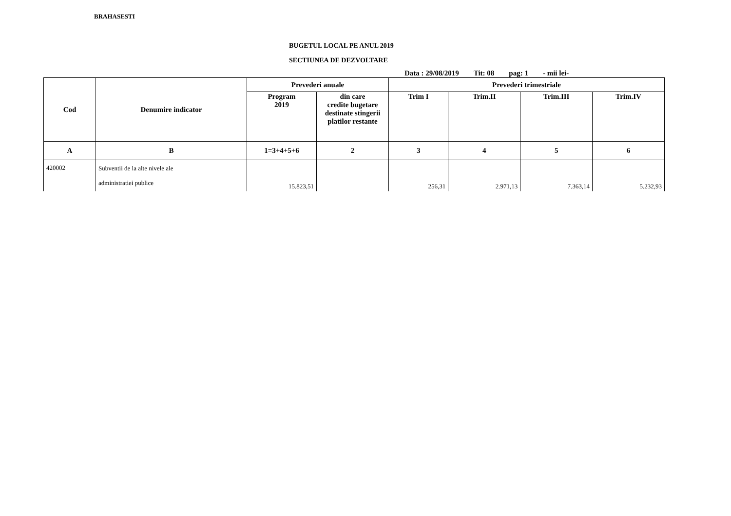BRAHASESTI
BUGETUL LOCAL PE ANUL 2019
SECTIUNEA DE DEZVOLTARE
Data : 29/08/2019 Tit: 08 pag: 1 - mii lei-
| Cod | Denumire indicator | Prevederi anuale | | Prevederi trimestriale | | | |
| --- | --- | --- | --- | --- | --- | --- | --- |
| | | Program 2019 | din care credite bugetare destinate stingerii platilor restante | Trim I | Trim.II | Trim.III | Trim.IV |
| A | B | 1=3+4+5+6 | 2 | 3 | 4 | 5 | 6 |
| 420002 | Subventii de la alte nivele ale administratiei publice | 15.823,51 | | 256,31 | 2.971,13 | 7.363,14 | 5.232,93 |